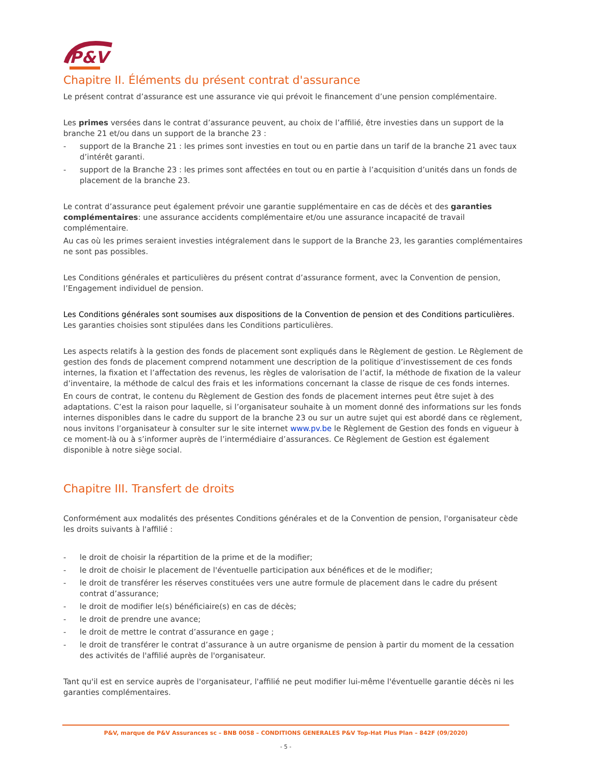P&V
Chapitre II. Éléments du présent contrat d'assurance
Le présent contrat d’assurance est une assurance vie qui prévoit le financement d’une pension complémentaire.
Les primes versées dans le contrat d’assurance peuvent, au choix de l’affilié, être investies dans un support de la branche 21 et/ou dans un support de la branche 23 :
- support de la Branche 21 : les primes sont investies en tout ou en partie dans un tarif de la branche 21 avec taux d’intérêt garanti.
- support de la Branche 23 : les primes sont affectées en tout ou en partie à l’acquisition d’unités dans un fonds de placement de la branche 23.
Le contrat d’assurance peut également prévoir une garantie supplémentaire en cas de décès et des garanties complémentaires: une assurance accidents complémentaire et/ou une assurance incapacité de travail complémentaire.
Au cas où les primes seraient investies intégralement dans le support de la Branche 23, les garanties complémentaires ne sont pas possibles.
Les Conditions générales et particulières du présent contrat d’assurance forment, avec la Convention de pension, l’Engagement individuel de pension.
Les Conditions générales sont soumises aux dispositions de la Convention de pension et des Conditions particulières. Les garanties choisies sont stipulées dans les Conditions particulières.
Les aspects relatifs à la gestion des fonds de placement sont expliqués dans le Règlement de gestion. Le Règlement de gestion des fonds de placement comprend notamment une description de la politique d’investissement de ces fonds internes, la fixation et l’affectation des revenus, les règles de valorisation de l’actif, la méthode de fixation de la valeur d’inventaire, la méthode de calcul des frais et les informations concernant la classe de risque de ces fonds internes.
En cours de contrat, le contenu du Règlement de Gestion des fonds de placement internes peut être sujet à des adaptations. C’est la raison pour laquelle, si l’organisateur souhaite à un moment donné des informations sur les fonds internes disponibles dans le cadre du support de la branche 23 ou sur un autre sujet qui est abordé dans ce règlement, nous invitons l’organisateur à consulter sur le site internet www.pv.be le Règlement de Gestion des fonds en vigueur à ce moment-là ou à s’informer auprès de l’intermédiaire d’assurances. Ce Règlement de Gestion est également disponible à notre siège social.
Chapitre III. Transfert de droits
Conformément aux modalités des présentes Conditions générales et de la Convention de pension, l'organisateur cède les droits suivants à l'affilié :
- le droit de choisir la répartition de la prime et de la modifier;
- le droit de choisir le placement de l'éventuelle participation aux bénéfices et de le modifier;
- le droit de transférer les réserves constituées vers une autre formule de placement dans le cadre du présent contrat d’assurance;
- le droit de modifier le(s) bénéficiaire(s) en cas de décès;
- le droit de prendre une avance;
- le droit de mettre le contrat d’assurance en gage ;
- le droit de transférer le contrat d’assurance à un autre organisme de pension à partir du moment de la cessation des activités de l'affilié auprès de l'organisateur.
Tant qu'il est en service auprès de l'organisateur, l'affilié ne peut modifier lui-même l'éventuelle garantie décès ni les garanties complémentaires.
P&V, marque de P&V Assurances sc – BNB 0058 – CONDITIONS GENERALES P&V Top-Hat Plus Plan – 842F (09/2020)
- 5 -